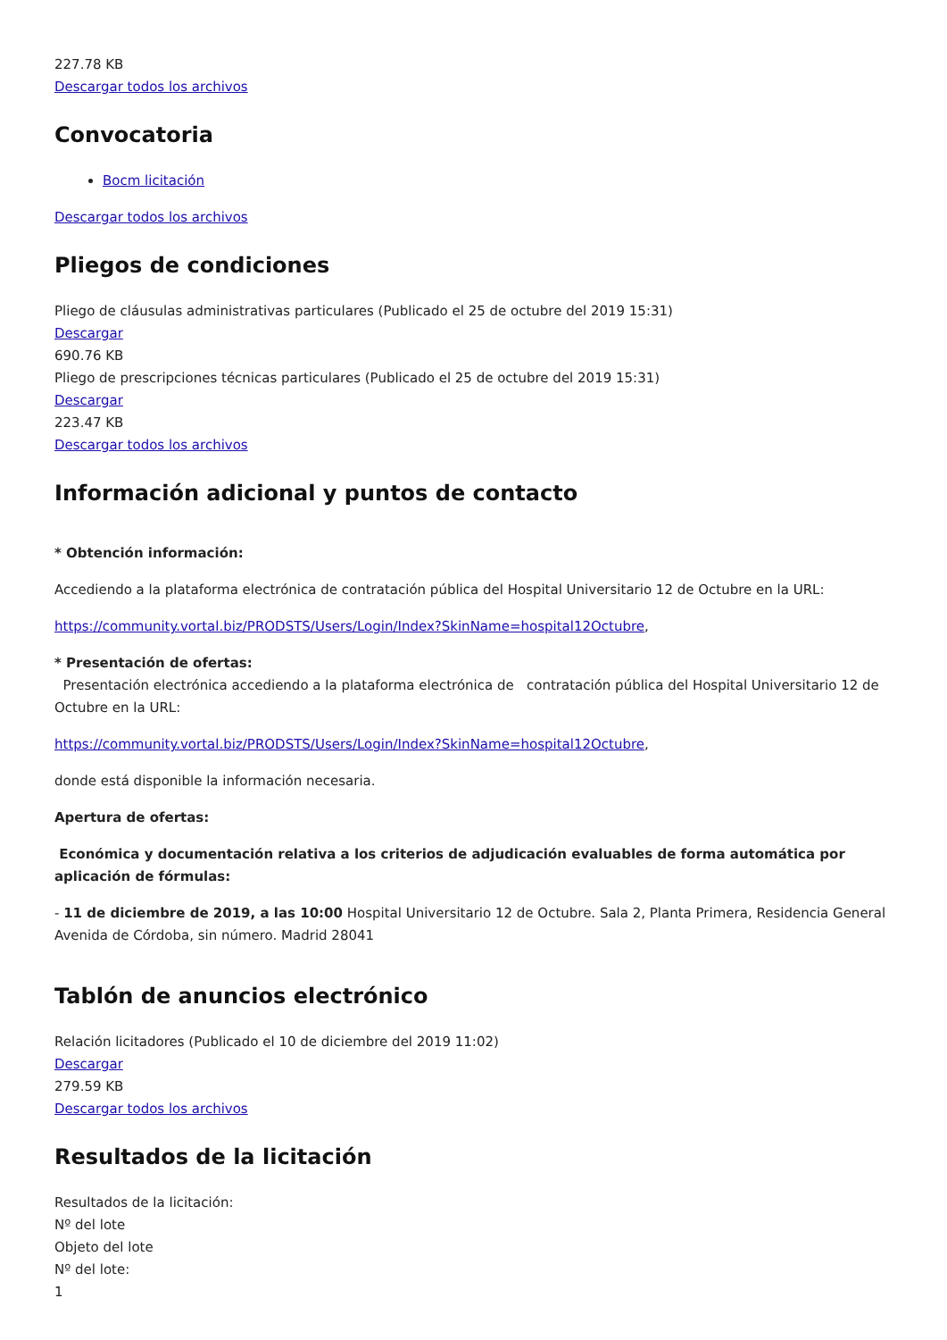227.78 KB
Descargar todos los archivos
Convocatoria
Bocm licitación
Descargar todos los archivos
Pliegos de condiciones
Pliego de cláusulas administrativas particulares (Publicado el 25 de octubre del 2019 15:31)
Descargar
690.76 KB
Pliego de prescripciones técnicas particulares (Publicado el 25 de octubre del 2019 15:31)
Descargar
223.47 KB
Descargar todos los archivos
Información adicional y puntos de contacto
* Obtención información:
Accediendo a la plataforma electrónica de contratación pública del Hospital Universitario 12 de Octubre en la URL:
https://community.vortal.biz/PRODSTS/Users/Login/Index?SkinName=hospital12Octubre,
* Presentación de ofertas:
Presentación electrónica accediendo a la plataforma electrónica de contratación pública del Hospital Universitario 12 de Octubre en la URL:
https://community.vortal.biz/PRODSTS/Users/Login/Index?SkinName=hospital12Octubre,
donde está disponible la información necesaria.
Apertura de ofertas:
Económica y documentación relativa a los criterios de adjudicación evaluables de forma automática por aplicación de fórmulas:
- 11 de diciembre de 2019, a las 10:00 Hospital Universitario 12 de Octubre. Sala 2, Planta Primera, Residencia General Avenida de Córdoba, sin número. Madrid 28041
Tablón de anuncios electrónico
Relación licitadores (Publicado el 10 de diciembre del 2019 11:02)
Descargar
279.59 KB
Descargar todos los archivos
Resultados de la licitación
Resultados de la licitación:
Nº del lote
Objeto del lote
Nº del lote:
1